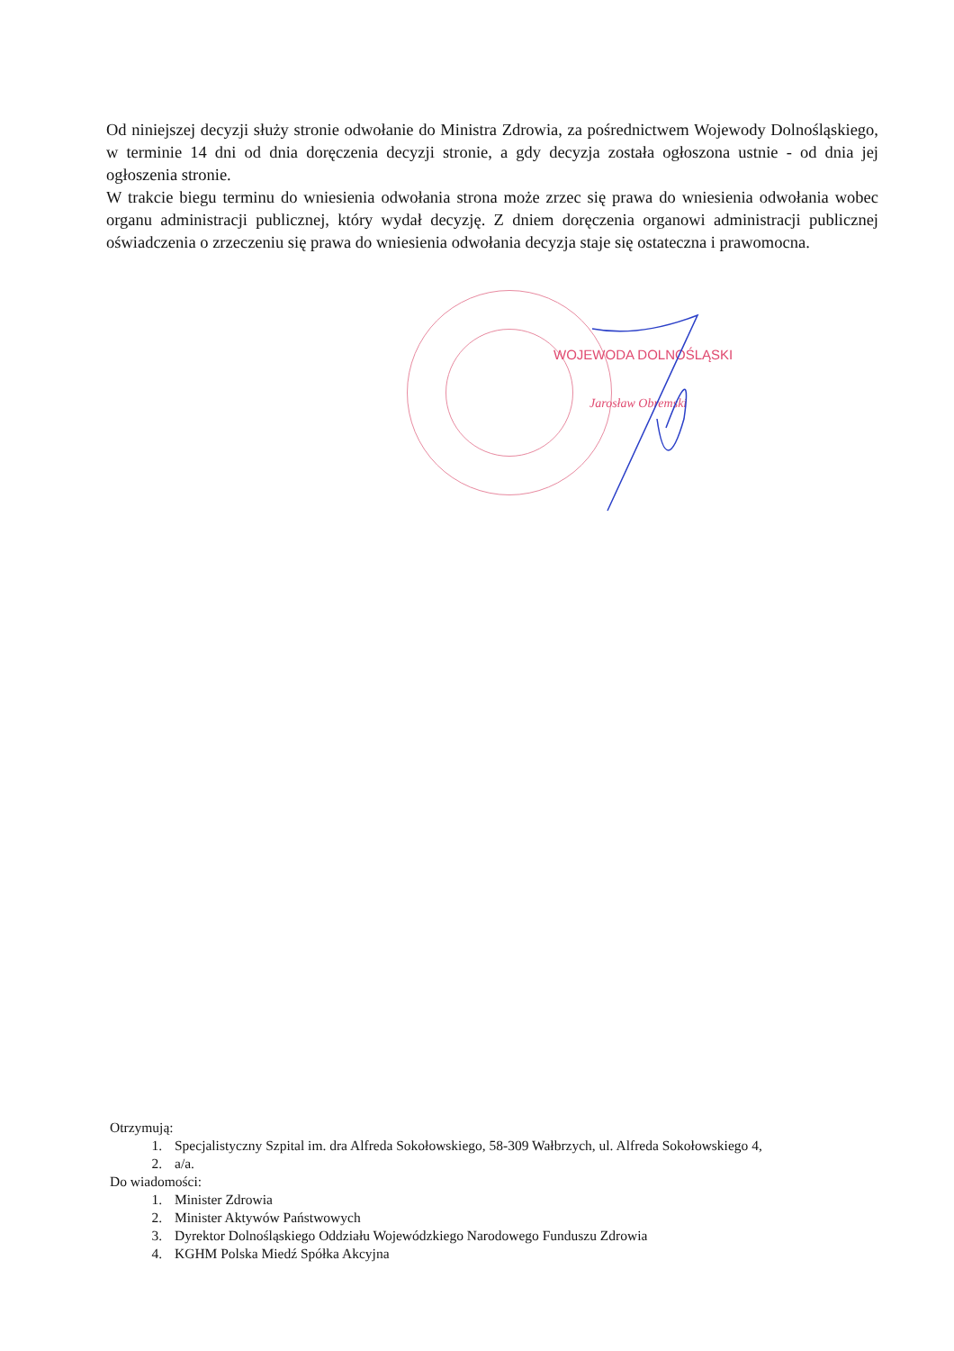Od niniejszej decyzji służy stronie odwołanie do Ministra Zdrowia, za pośrednictwem Wojewody Dolnośląskiego, w terminie 14 dni od dnia doręczenia decyzji stronie, a gdy decyzja została ogłoszona ustnie - od dnia jej ogłoszenia stronie.
W trakcie biegu terminu do wniesienia odwołania strona może zrzec się prawa do wniesienia odwołania wobec organu administracji publicznej, który wydał decyzję. Z dniem doręczenia organowi administracji publicznej oświadczenia o zrzeczeniu się prawa do wniesienia odwołania decyzja staje się ostateczna i prawomocna.
WOJEWODA DOLNOŚLĄSKI
Jarosław Obremski
Otrzymują:
1. Specjalistyczny Szpital im. dra Alfreda Sokołowskiego, 58-309 Wałbrzych, ul. Alfreda Sokołowskiego 4,
2. a/a.
Do wiadomości:
1. Minister Zdrowia
2. Minister Aktywów Państwowych
3. Dyrektor Dolnośląskiego Oddziału Wojewódzkiego Narodowego Funduszu Zdrowia
4. KGHM Polska Miedź Spółka Akcyjna